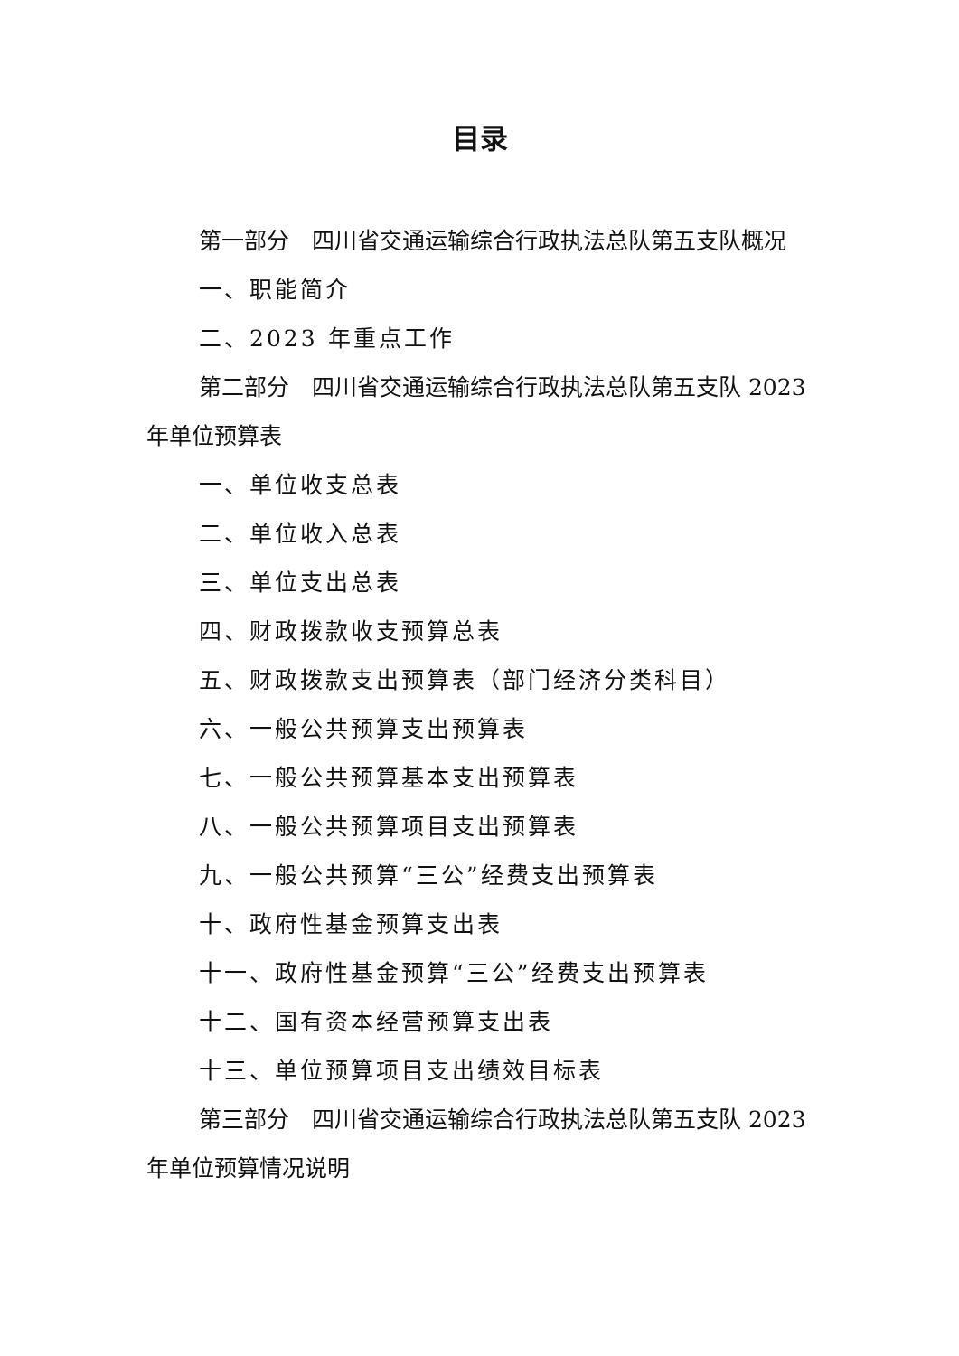目录
第一部分　四川省交通运输综合行政执法总队第五支队概况
一、职能简介
二、2023 年重点工作
第二部分　四川省交通运输综合行政执法总队第五支队 2023 年单位预算表
一、单位收支总表
二、单位收入总表
三、单位支出总表
四、财政拨款收支预算总表
五、财政拨款支出预算表（部门经济分类科目）
六、一般公共预算支出预算表
七、一般公共预算基本支出预算表
八、一般公共预算项目支出预算表
九、一般公共预算“三公”经费支出预算表
十、政府性基金预算支出表
十一、政府性基金预算“三公”经费支出预算表
十二、国有资本经营预算支出表
十三、单位预算项目支出绩效目标表
第三部分　四川省交通运输综合行政执法总队第五支队 2023 年单位预算情况说明